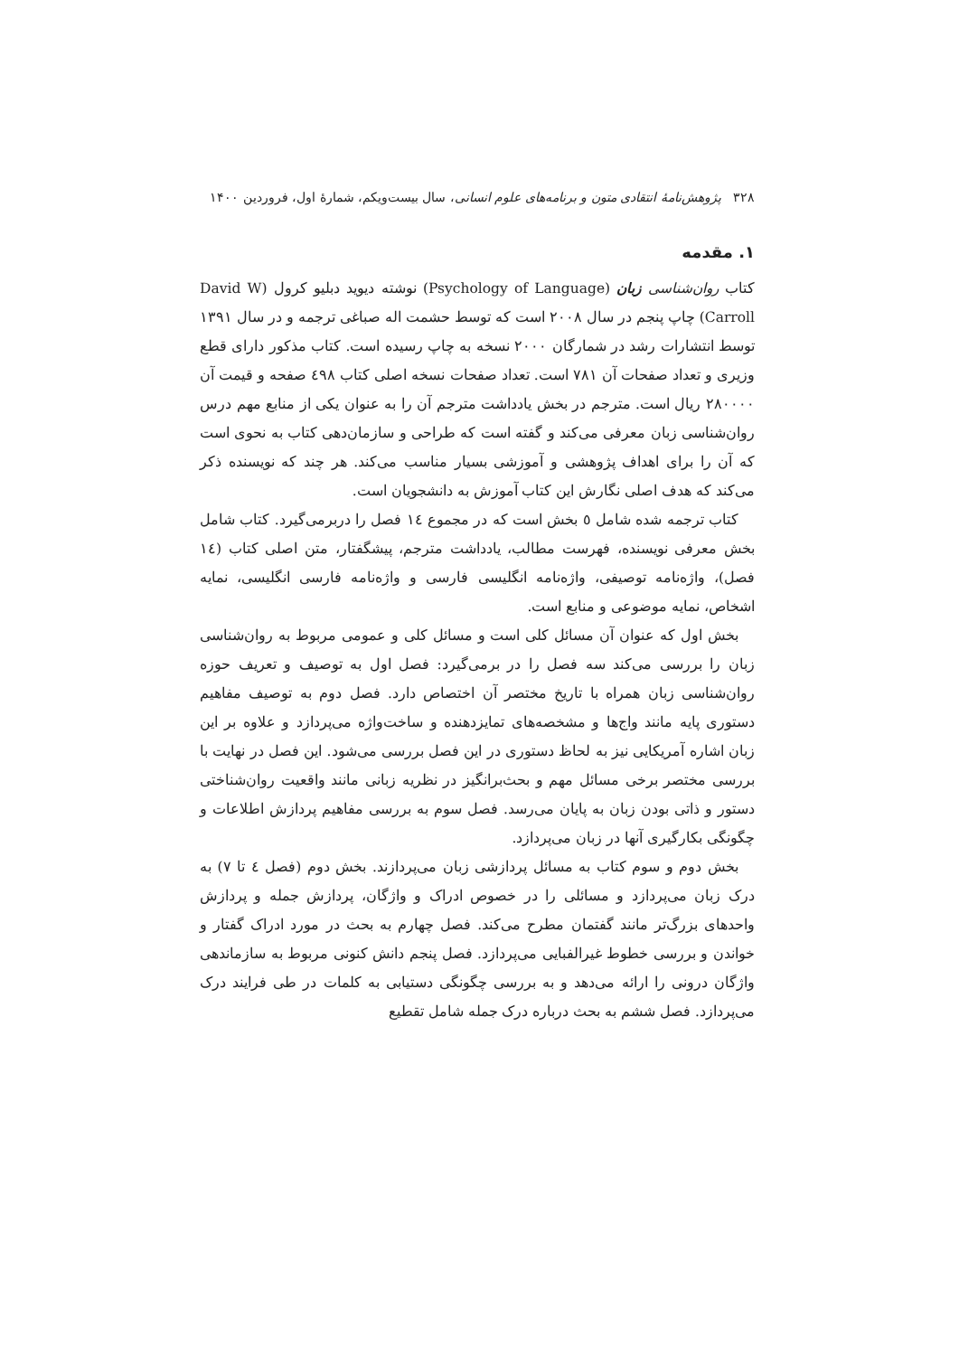۳۲۸ پژوهش‌نامهٔ انتقادی متون و برنامه‌های علوم انسانی، سال بیست‌ویکم، شمارهٔ اول، فروردین ۱۴۰۰
۱. مقدمه
کتاب روان‌شناسی زبان (Psychology of Language) نوشته دیوید دبلیو کرول (David W Carroll) چاپ پنجم در سال ۲۰۰۸ است که توسط حشمت اله صباغی ترجمه و در سال ۱۳۹۱ توسط انتشارات رشد در شمارگان ۲۰۰۰ نسخه به چاپ رسیده است. کتاب مذکور دارای قطع وزیری و تعداد صفحات آن ۷۸۱ است. تعداد صفحات نسخه اصلی کتاب ٤۹۸ صفحه و قیمت آن ۲۸۰۰۰۰ ریال است. مترجم در بخش یادداشت مترجم آن را به عنوان یکی از منابع مهم درس روان‌شناسی زبان معرفی می‌کند و گفته است که طراحی و سازمان‌دهی کتاب به نحوی است که آن را برای اهداف پژوهشی و آموزشی بسیار مناسب می‌کند. هر چند که نویسنده ذکر می‌کند که هدف اصلی نگارش این کتاب آموزش به دانشجویان است.
کتاب ترجمه شده شامل ٥ بخش است که در مجموع ١٤ فصل را دربرمی‌گیرد. کتاب شامل بخش معرفی نویسنده، فهرست مطالب، یادداشت مترجم، پیشگفتار، متن اصلی کتاب (١٤ فصل)، واژه‌نامه توصیفی، واژه‌نامه انگلیسی فارسی و واژه‌نامه فارسی انگلیسی، نمایه اشخاص، نمایه موضوعی و منابع است.
بخش اول که عنوان آن مسائل کلی است و مسائل کلی و عمومی مربوط به روان‌شناسی زبان را بررسی می‌کند سه فصل را در برمی‌گیرد: فصل اول به توصیف و تعریف حوزه روان‌شناسی زبان همراه با تاریخ مختصر آن اختصاص دارد. فصل دوم به توصیف مفاهیم دستوری پایه مانند واج‌ها و مشخصه‌های تمایزدهنده و ساخت‌واژه می‌پردازد و علاوه بر این زبان اشاره آمریکایی نیز به لحاظ دستوری در این فصل بررسی می‌شود. این فصل در نهایت با بررسی مختصر برخی مسائل مهم و بحث‌برانگیز در نظریه زبانی مانند واقعیت روان‌شناختی دستور و ذاتی بودن زبان به پایان می‌رسد. فصل سوم به بررسی مفاهیم پردازش اطلاعات و چگونگی بکارگیری آنها در زبان می‌پردازد.
بخش دوم و سوم کتاب به مسائل پردازشی زبان می‌پردازند. بخش دوم (فصل ٤ تا ۷) به درک زبان می‌پردازد و مسائلی را در خصوص ادراک و واژگان، پردازش جمله و پردازش واحدهای بزرگ‌تر مانند گفتمان مطرح می‌کند. فصل چهارم به بحث در مورد ادراک گفتار و خواندن و بررسی خطوط غیرالفبایی می‌پردازد. فصل پنجم دانش کنونی مربوط به سازماندهی واژگان درونی را ارائه می‌دهد و به بررسی چگونگی دستیابی به کلمات در طی فرایند درک می‌پردازد. فصل ششم به بحث درباره درک جمله شامل تقطیع